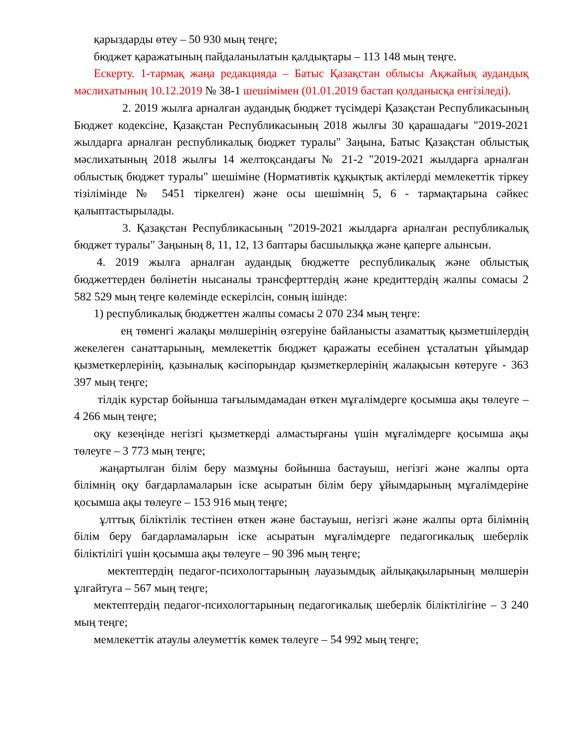қарыздарды өтеу – 50 930 мың теңге;
бюджет қаражатының пайдаланылатын қалдықтары – 113 148 мың теңге.
Ескерту. 1-тармақ жаңа редакцияда – Батыс Қазақстан облысы Ақжайық аудандық мәслихатының 10.12.2019 № 38-1 шешімімен (01.01.2019 бастап қолданысқа енгізіледі).
2. 2019 жылға арналған аудандық бюджет түсімдері Қазақстан Республикасының Бюджет кодексіне, Қазақстан Республикасының 2018 жылғы 30 қарашадағы "2019-2021 жылдарға арналған республикалық бюджет туралы" Заңына, Батыс Қазақстан облыстық мәслихатының 2018 жылғы 14 желтоқсандағы № 21-2 "2019-2021 жылдарға арналған облыстық бюджет туралы" шешіміне (Нормативтік құқықтық актілерді мемлекеттік тіркеу тізілімінде № 5451 тіркелген) және осы шешімнің 5, 6 - тармақтарына сәйкес қалыптастырылады.
3. Қазақстан Республикасының "2019-2021 жылдарға арналған республикалық бюджет туралы" Заңының 8, 11, 12, 13 баптары басшылыққа және қаперге алынсын.
4. 2019 жылға арналған аудандық бюджетте республикалық және облыстық бюджеттерден бөлінетін нысаналы трансферттердің және кредиттердің жалпы сомасы 2 582 529 мың теңге көлемінде ескерілсін, соның ішінде:
1) республикалық бюджеттен жалпы сомасы 2 070 234 мың теңге:
ең төменгі жалақы мөлшерінің өзгеруіне байланысты азаматтық қызметшілердің жекелеген санаттарының, мемлекеттік бюджет қаражаты есебінен ұсталатын ұйымдар қызметкерлерінің, қазыналық кәсіпорындар қызметкерлерінің жалақысын көтеруге - 363 397 мың теңге;
тілдік курстар бойынша тағылымдамадан өткен мұғалімдерге қосымша ақы төлеуге – 4 266 мың теңге;
оқу кезеңінде негізгі қызметкерді алмастырғаны үшін мұғалімдерге қосымша ақы төлеуге – 3 773 мың теңге;
жаңартылған білім беру мазмұны бойынша бастауыш, негізгі және жалпы орта білімнің оқу бағдарламаларын іске асыратын білім беру ұйымдарының мұғалімдеріне қосымша ақы төлеуге – 153 916 мың теңге;
ұлттық біліктілік тестінен өткен және бастауыш, негізгі және жалпы орта білімнің білім беру бағдарламаларын іске асыратын мұғалімдерге педагогикалық шеберлік біліктілігі үшін қосымша ақы төлеуге – 90 396 мың теңге;
мектептердің педагог-психологтарының лауазымдық айлықақыларының мөлшерін ұлғайтуға – 567 мың теңге;
мектептердің педагог-психологтарының педагогикалық шеберлік біліктілігіне – 3 240 мың теңге;
мемлекеттік атаулы әлеуметтік көмек төлеуге – 54 992 мың теңге;